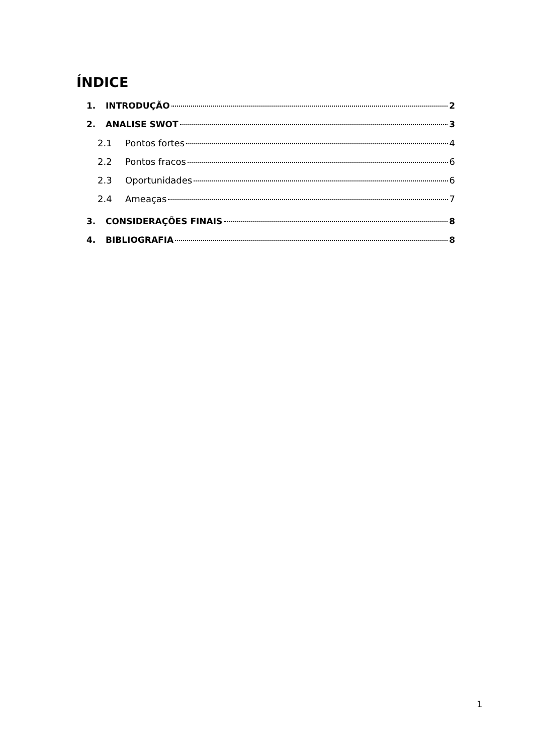ÍNDICE
1. INTRODUÇÃO 2
2. ANALISE SWOT 3
2.1 Pontos fortes 4
2.2 Pontos fracos 6
2.3 Oportunidades 6
2.4 Ameaças 7
3. CONSIDERAÇÕES FINAIS 8
4. BIBLIOGRAFIA 8
1